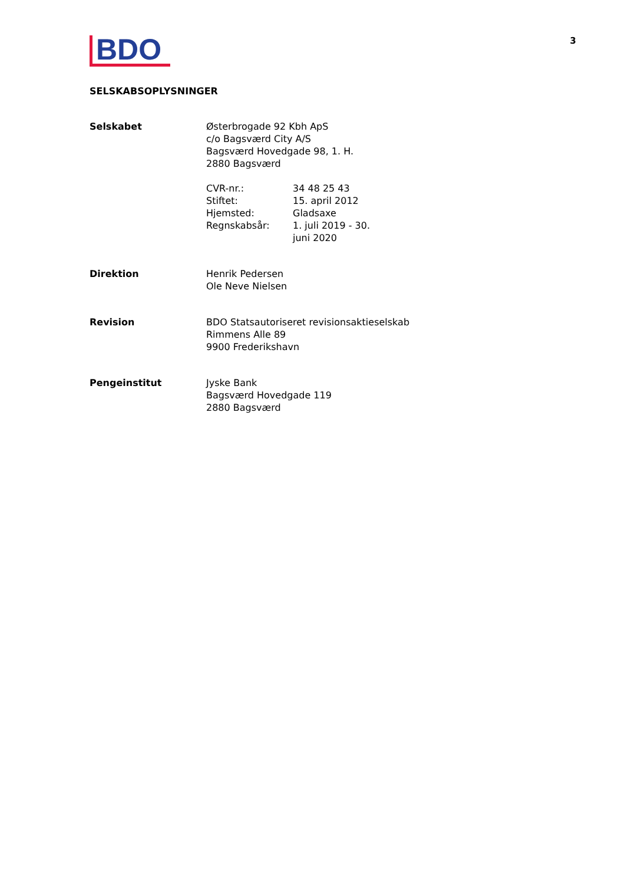BDO
3
SELSKABSOPLYSNINGER
| Selskabet | Østerbrogade 92 Kbh ApS c/o Bagsværd City A/S Bagsværd Hovedgade 98, 1. H. 2880 Bagsværd / CVR-nr.: / 34 48 25 43 / / Stiftet: / 15. april 2012 / / Hjemsted: / Gladsaxe / / Regnskabsår: / 1. juli 2019 - 30. juni 2020 / |
| Direktion | Henrik Pedersen Ole Neve Nielsen |
| Revision | BDO Statsautoriseret revisionsaktieselskab Rimmens Alle 89 9900 Frederikshavn |
| Pengeinstitut | Jyske Bank Bagsværd Hovedgade 119 2880 Bagsværd |